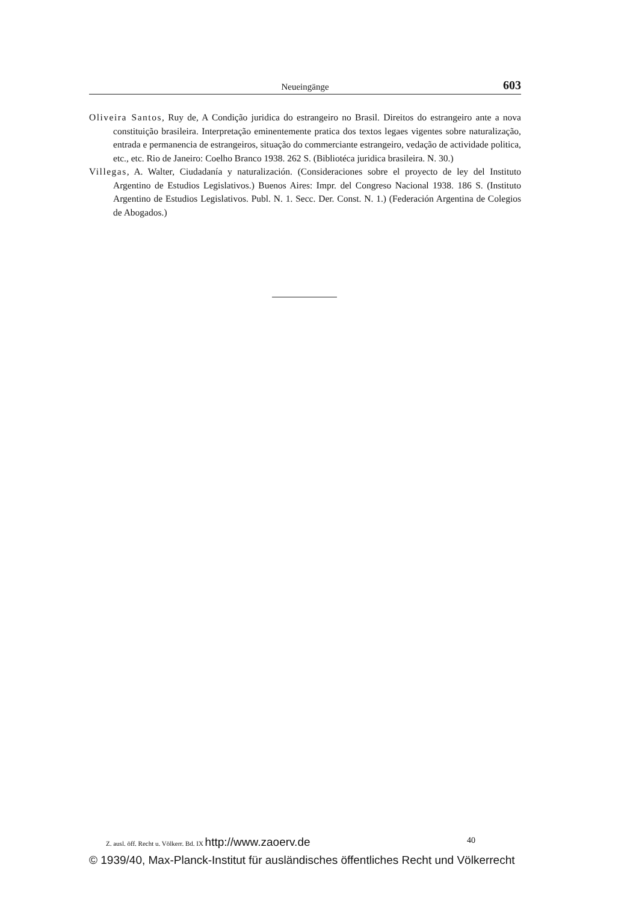Neueingänge 603
Oliveira Santos, Ruy de, A Condição juridica do estrangeiro no Brasil. Direitos do estrangeiro ante a nova constituição brasileira. Interpretação eminentemente pratica dos textos legaes vigentes sobre naturalização, entrada e permanencia de estrangeiros, situação do commerciante estrangeiro, vedação de actividade politica, etc., etc. Rio de Janeiro: Coelho Branco 1938. 262 S. (Bibliotéca juridica brasileira. N. 30.)
Villegas, A. Walter, Ciudadanía y naturalización. (Consideraciones sobre el proyecto de ley del Instituto Argentino de Estudios Legislativos.) Buenos Aires: Impr. del Congreso Nacional 1938. 186 S. (Instituto Argentino de Estudios Legislativos. Publ. N. 1. Secc. Der. Const. N. 1.) (Federación Argentina de Colegios de Abogados.)
Z. ausl. öff. Recht u. Völkerr. Bd. IX http://www.zaoerv.de 40
© 1939/40, Max-Planck-Institut für ausländisches öffentliches Recht und Völkerrecht